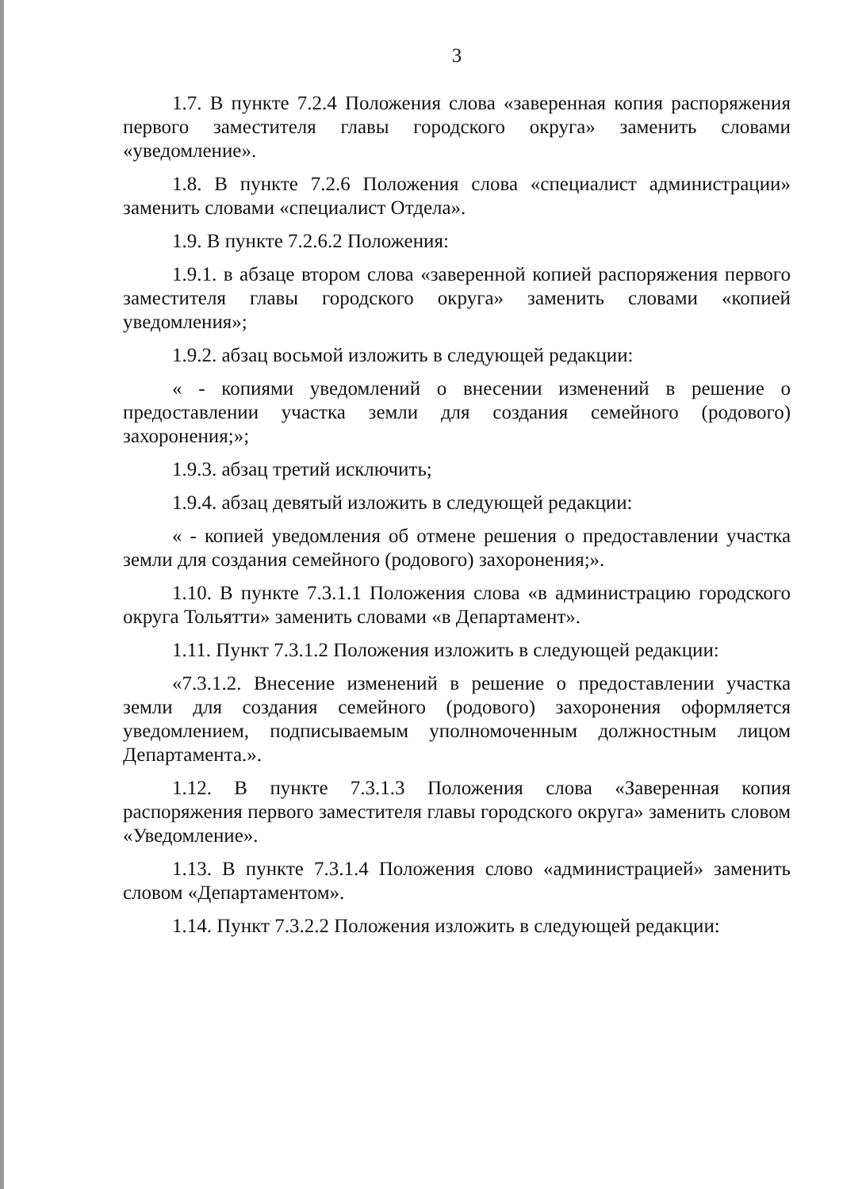3
1.7. В пункте 7.2.4 Положения слова «заверенная копия распоряжения первого заместителя главы городского округа» заменить словами «уведомление».
1.8. В пункте 7.2.6 Положения слова «специалист администрации» заменить словами «специалист Отдела».
1.9. В пункте 7.2.6.2 Положения:
1.9.1. в абзаце втором слова «заверенной копией распоряжения первого заместителя главы городского округа» заменить словами «копией уведомления»;
1.9.2. абзац восьмой изложить в следующей редакции:
« - копиями уведомлений о внесении изменений в решение о предоставлении участка земли для создания семейного (родового) захоронения;»;
1.9.3. абзац третий исключить;
1.9.4. абзац девятый изложить в следующей редакции:
« - копией уведомления об отмене решения о предоставлении участка земли для создания семейного (родового) захоронения;».
1.10. В пункте 7.3.1.1 Положения слова «в администрацию городского округа Тольятти» заменить словами «в Департамент».
1.11. Пункт 7.3.1.2 Положения изложить в следующей редакции:
«7.3.1.2. Внесение изменений в решение о предоставлении участка земли для создания семейного (родового) захоронения оформляется уведомлением, подписываемым уполномоченным должностным лицом Департамента.».
1.12. В пункте 7.3.1.3 Положения слова «Заверенная копия распоряжения первого заместителя главы городского округа» заменить словом «Уведомление».
1.13. В пункте 7.3.1.4 Положения слово «администрацией» заменить словом «Департаментом».
1.14. Пункт 7.3.2.2 Положения изложить в следующей редакции: